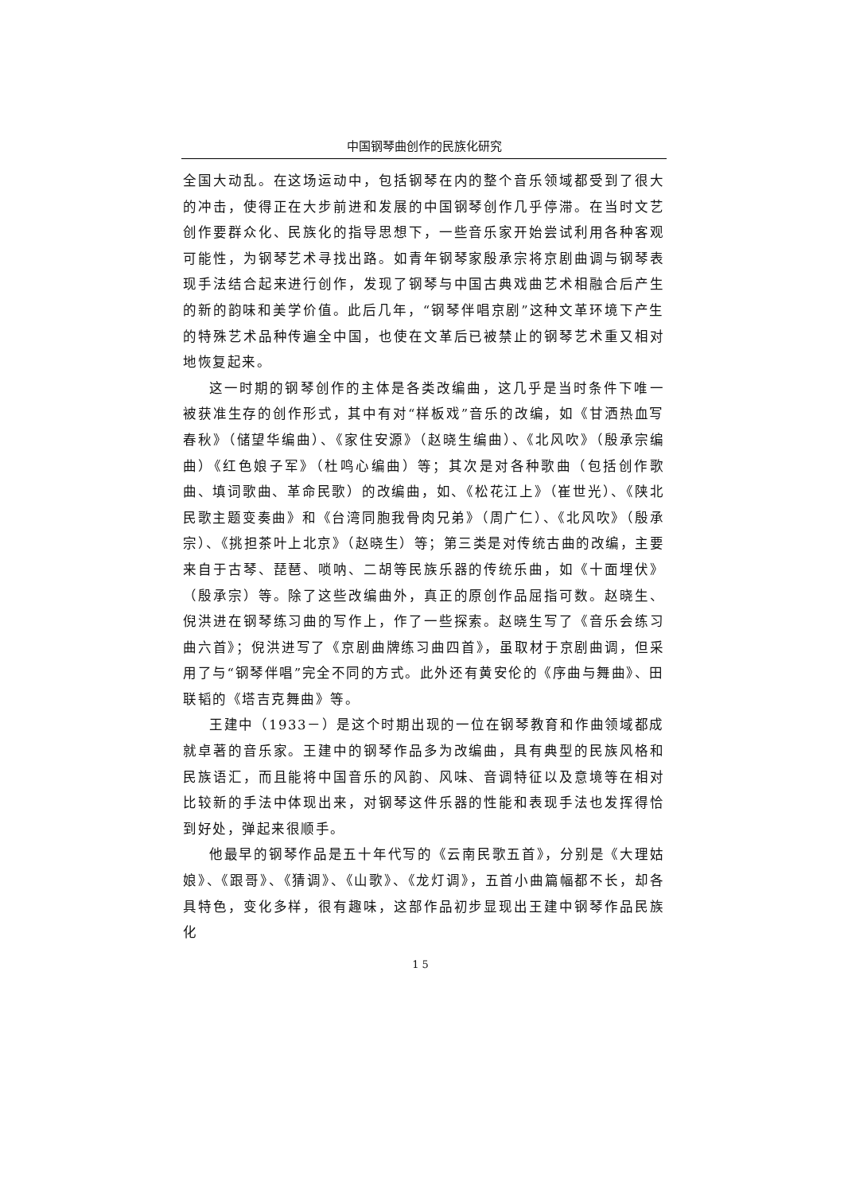中国钢琴曲创作的民族化研究
全国大动乱。在这场运动中，包括钢琴在内的整个音乐领域都受到了很大的冲击，使得正在大步前进和发展的中国钢琴创作几乎停滞。在当时文艺创作要群众化、民族化的指导思想下，一些音乐家开始尝试利用各种客观可能性，为钢琴艺术寻找出路。如青年钢琴家殷承宗将京剧曲调与钢琴表现手法结合起来进行创作，发现了钢琴与中国古典戏曲艺术相融合后产生的新的韵味和美学价值。此后几年，“钢琴伴唱京剧”这种文革环境下产生的特殊艺术品种传遍全中国，也使在文革后已被禁止的钢琴艺术重又相对地恢复起来。
这一时期的钢琴创作的主体是各类改编曲，这几乎是当时条件下唯一被获准生存的创作形式，其中有对“样板戏”音乐的改编，如《甘洒热血写春秋》（储望华编曲）、《家住安源》（赵晓生编曲）、《北风吹》（殷承宗编曲）《红色娘子军》（杜鸣心编曲）等；其次是对各种歌曲（包括创作歌曲、填词歌曲、革命民歌）的改编曲，如、《松花江上》（崔世光）、《陕北民歌主题变奏曲》和《台湾同胞我骨肉兄弟》（周广仁）、《北风吹》（殷承宗）、《挑担茶叶上北京》（赵晓生）等；第三类是对传统古曲的改编，主要来自于古琴、琵琶、唢呐、二胡等民族乐器的传统乐曲，如《十面埋伏》（殷承宗）等。除了这些改编曲外，真正的原创作品屈指可数。赵晓生、倪洪进在钢琴练习曲的写作上，作了一些探索。赵晓生写了《音乐会练习曲六首》；倪洪进写了《京剧曲牌练习曲四首》，虽取材于京剧曲调，但采用了与“钢琴伴唱”完全不同的方式。此外还有黄安伦的《序曲与舞曲》、田联韬的《塔吉克舞曲》等。
王建中（1933－）是这个时期出现的一位在钢琴教育和作曲领域都成就卓著的音乐家。王建中的钢琴作品多为改编曲，具有典型的民族风格和民族语汇，而且能将中国音乐的风韵、风味、音调特征以及意境等在相对比较新的手法中体现出来，对钢琴这件乐器的性能和表现手法也发挥得恰到好处，弹起来很顺手。
他最早的钢琴作品是五十年代写的《云南民歌五首》，分别是《大理姑娘》、《跟哥》、《猜调》、《山歌》、《龙灯调》，五首小曲篇幅都不长，却各具特色，变化多样，很有趣味，这部作品初步显现出王建中钢琴作品民族化
15